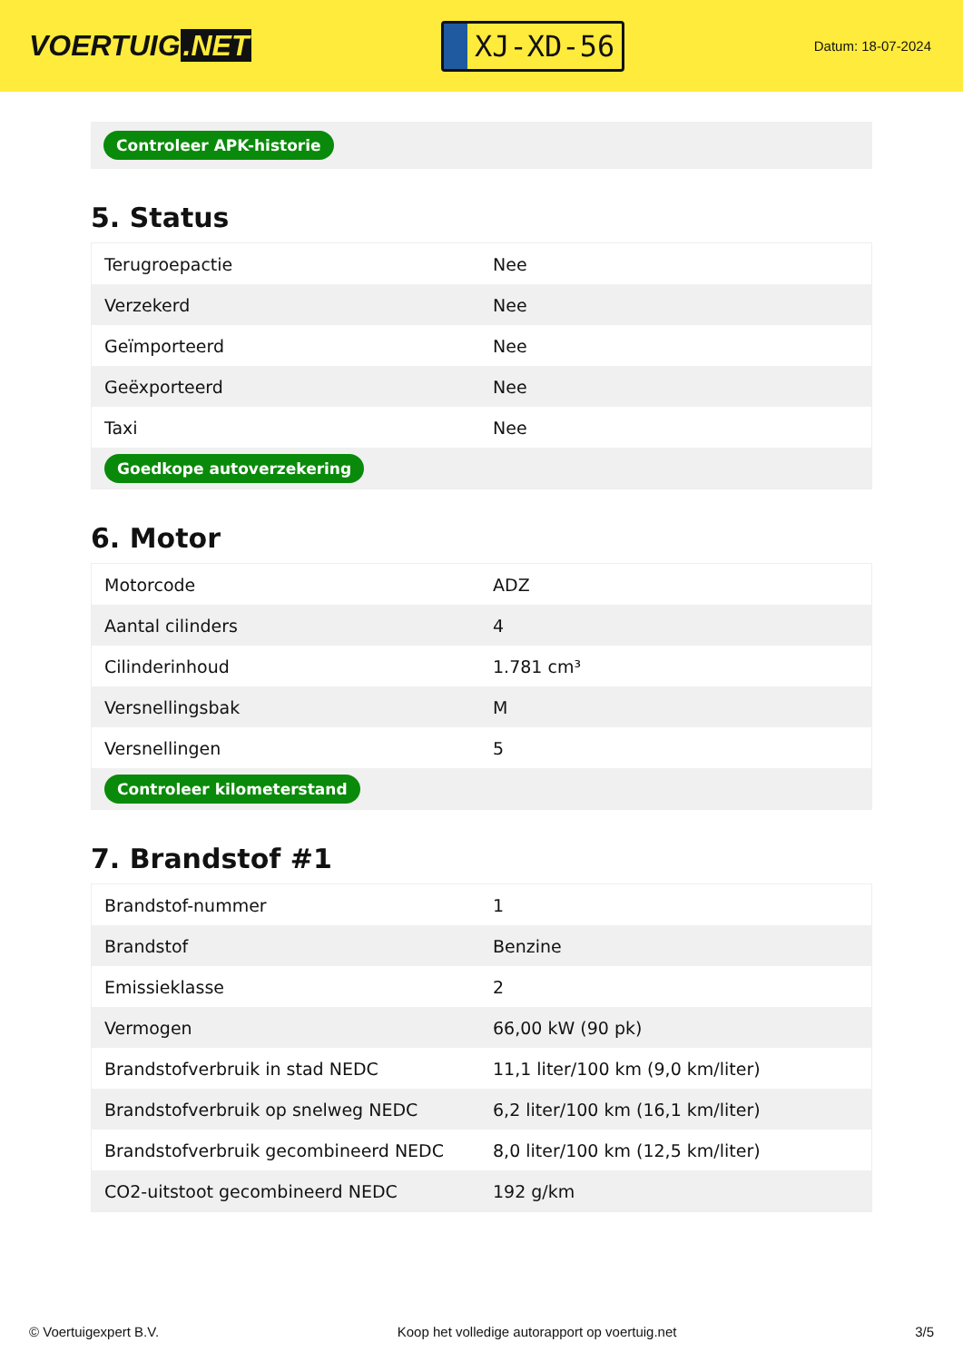VOERTUIG.NET
XJ-XD-56
Datum: 18-07-2024
Controleer APK-historie
5. Status
| Terugroepactie | Nee |
| Verzekerd | Nee |
| Geïmporteerd | Nee |
| Geëxporteerd | Nee |
| Taxi | Nee |
| Goedkope autoverzekering | |
6. Motor
| Motorcode | ADZ |
| Aantal cilinders | 4 |
| Cilinderinhoud | 1.781 cm³ |
| Versnellingsbak | M |
| Versnellingen | 5 |
| Controleer kilometerstand | |
7. Brandstof #1
| Brandstof-nummer | 1 |
| Brandstof | Benzine |
| Emissieklasse | 2 |
| Vermogen | 66,00 kW (90 pk) |
| Brandstofverbruik in stad NEDC | 11,1 liter/100 km (9,0 km/liter) |
| Brandstofverbruik op snelweg NEDC | 6,2 liter/100 km (16,1 km/liter) |
| Brandstofverbruik gecombineerd NEDC | 8,0 liter/100 km (12,5 km/liter) |
| CO2-uitstoot gecombineerd NEDC | 192 g/km |
© Voertuigexpert B.V. Koop het volledige autorapport op voertuig.net 3/5